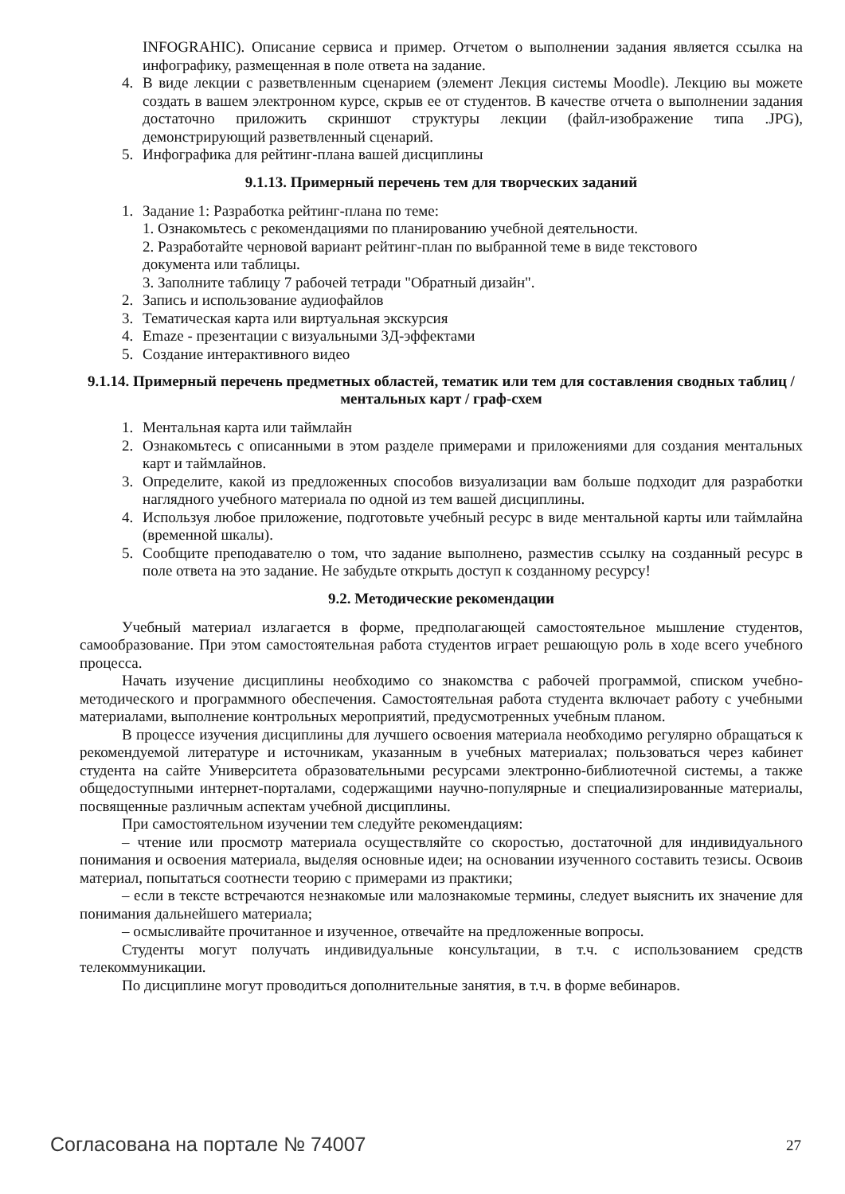INFOGRAHIC). Описание сервиса и пример. Отчетом о выполнении задания является ссылка на инфографику, размещенная в поле ответа на задание.
4. В виде лекции с разветвленным сценарием (элемент Лекция системы Moodle). Лекцию вы можете создать в вашем электронном курсе, скрыв ее от студентов. В качестве отчета о выполнении задания достаточно приложить скриншот структуры лекции (файл-изображение типа .JPG), демонстрирующий разветвленный сценарий.
5. Инфографика для рейтинг-плана вашей дисциплины
9.1.13. Примерный перечень тем для творческих заданий
1. Задание 1: Разработка рейтинг-плана по теме:
1. Ознакомьтесь с рекомендациями по планированию учебной деятельности.
2. Разработайте черновой вариант рейтинг-план по выбранной теме в виде текстового
документа или таблицы.
3. Заполните таблицу 7 рабочей тетради "Обратный дизайн".
2. Запись и использование аудиофайлов
3. Тематическая карта или виртуальная экскурсия
4. Emaze - презентации с визуальными 3Д-эффектами
5. Создание интерактивного видео
9.1.14. Примерный перечень предметных областей, тематик или тем для составления сводных таблиц / ментальных карт / граф-схем
1. Ментальная карта или таймлайн
2. Ознакомьтесь с описанными в этом разделе примерами и приложениями для создания ментальных карт и таймлайнов.
3. Определите, какой из предложенных способов визуализации вам больше подходит для разработки наглядного учебного материала по одной из тем вашей дисциплины.
4. Используя любое приложение, подготовьте учебный ресурс в виде ментальной карты или таймлайна (временной шкалы).
5. Сообщите преподавателю о том, что задание выполнено, разместив ссылку на созданный ресурс в поле ответа на это задание. Не забудьте открыть доступ к созданному ресурсу!
9.2. Методические рекомендации
Учебный материал излагается в форме, предполагающей самостоятельное мышление студентов, самообразование. При этом самостоятельная работа студентов играет решающую роль в ходе всего учебного процесса.
Начать изучение дисциплины необходимо со знакомства с рабочей программой, списком учебно-методического и программного обеспечения. Самостоятельная работа студента включает работу с учебными материалами, выполнение контрольных мероприятий, предусмотренных учебным планом.
В процессе изучения дисциплины для лучшего освоения материала необходимо регулярно обращаться к рекомендуемой литературе и источникам, указанным в учебных материалах; пользоваться через кабинет студента на сайте Университета образовательными ресурсами электронно-библиотечной системы, а также общедоступными интернет-порталами, содержащими научно-популярные и специализированные материалы, посвященные различным аспектам учебной дисциплины.
При самостоятельном изучении тем следуйте рекомендациям:
– чтение или просмотр материала осуществляйте со скоростью, достаточной для индивидуального понимания и освоения материала, выделяя основные идеи; на основании изученного составить тезисы. Освоив материал, попытаться соотнести теорию с примерами из практики;
– если в тексте встречаются незнакомые или малознакомые термины, следует выяснить их значение для понимания дальнейшего материала;
– осмысливайте прочитанное и изученное, отвечайте на предложенные вопросы.
Студенты могут получать индивидуальные консультации, в т.ч. с использованием средств телекоммуникации.
По дисциплине могут проводиться дополнительные занятия, в т.ч. в форме вебинаров.
Согласована на портале № 74007 27